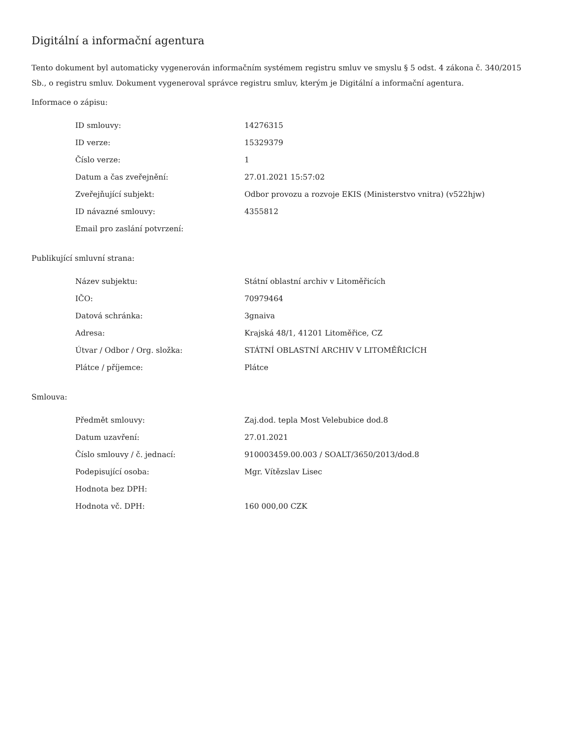Digitální a informační agentura
Tento dokument byl automaticky vygenerován informačním systémem registru smluv ve smyslu § 5 odst. 4 zákona č. 340/2015 Sb., o registru smluv. Dokument vygeneroval správce registru smluv, kterým je Digitální a informační agentura.
Informace o zápisu:
| ID smlouvy: | 14276315 |
| ID verze: | 15329379 |
| Číslo verze: | 1 |
| Datum a čas zveřejnění: | 27.01.2021 15:57:02 |
| Zveřejňující subjekt: | Odbor provozu a rozvoje EKIS (Ministerstvo vnitra) (v522hjw) |
| ID návazné smlouvy: | 4355812 |
| Email pro zaslání potvrzení: | |
Publikující smluvní strana:
| Název subjektu: | Státní oblastní archiv v Litoměřicích |
| IČO: | 70979464 |
| Datová schránka: | 3gnaiva |
| Adresa: | Krajská 48/1, 41201 Litoměřice, CZ |
| Útvar / Odbor / Org. složka: | STÁTNÍ OBLASTNÍ ARCHIV V LITOMĚŘICÍCH |
| Plátce / příjemce: | Plátce |
Smlouva:
| Předmět smlouvy: | Zaj.dod. tepla Most Velebubice dod.8 |
| Datum uzavření: | 27.01.2021 |
| Číslo smlouvy / č. jednací: | 910003459.00.003 / SOALT/3650/2013/dod.8 |
| Podepisující osoba: | Mgr. Vítězslav Lisec |
| Hodnota bez DPH: | |
| Hodnota vč. DPH: | 160 000,00 CZK |